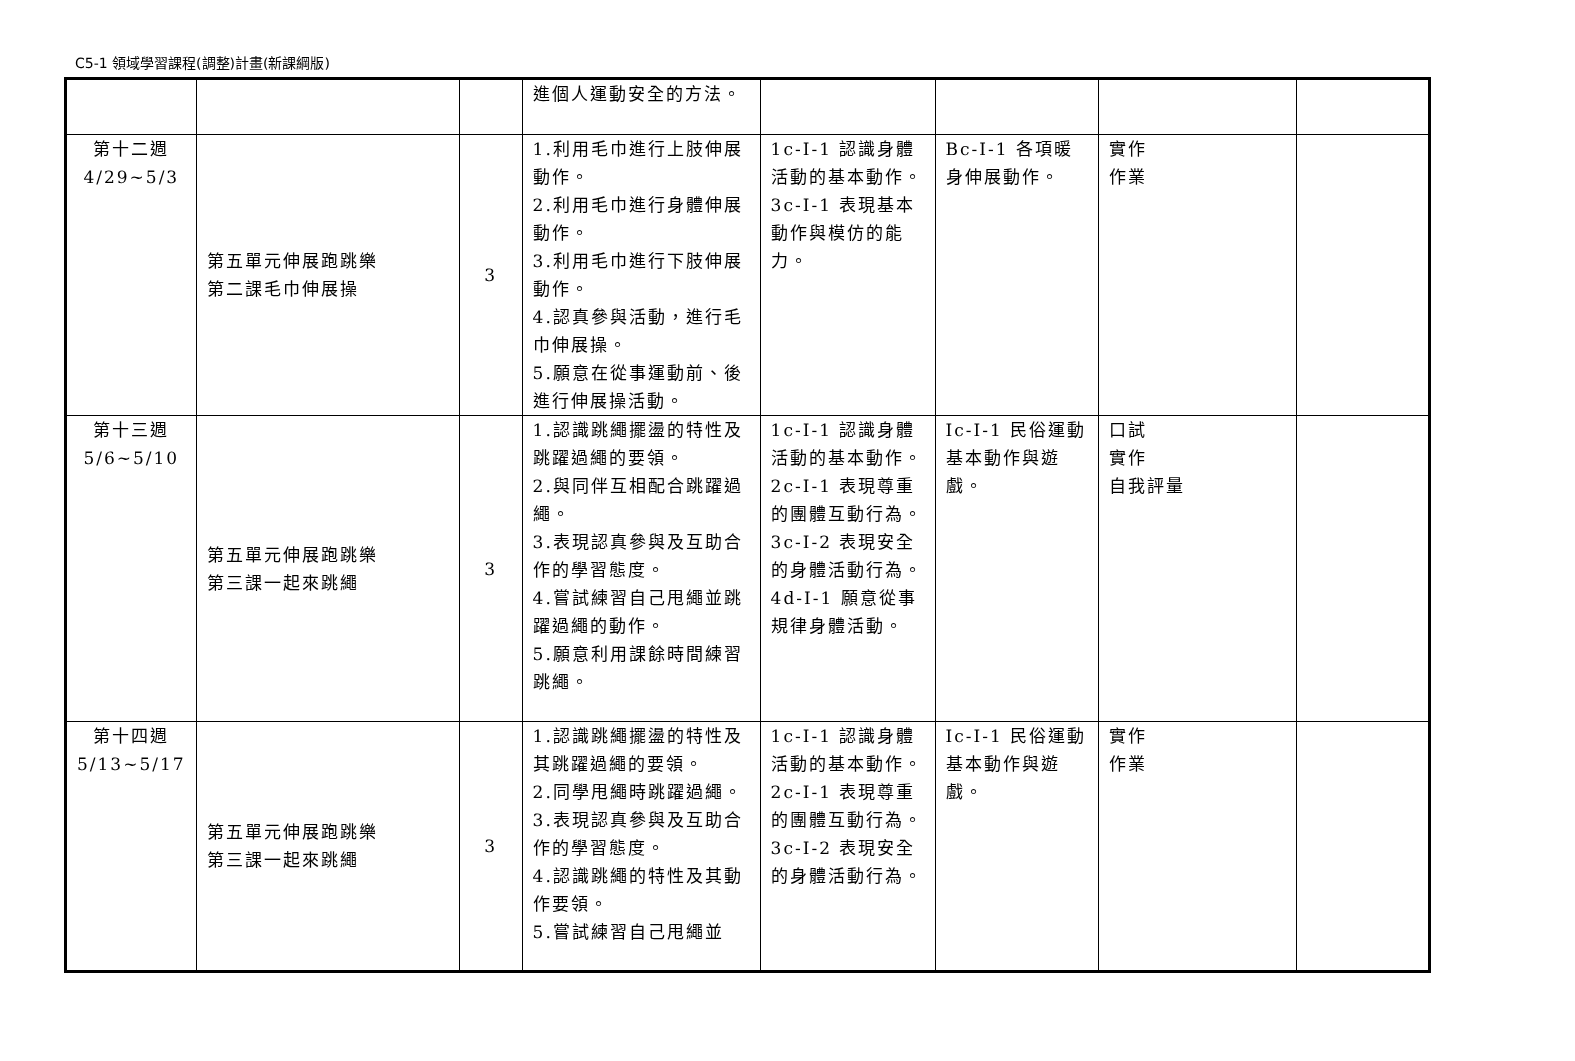C5-1 領域學習課程(調整)計畫(新課綱版)
| | | | 進個人運動安全的方法。 | | | | |
| 第十二週 4/29~5/3 | 第五單元伸展跑跳樂 第二課毛巾伸展操 | 3 | 1.利用毛巾進行上肢伸展動作。 2.利用毛巾進行身體伸展動作。 3.利用毛巾進行下肢伸展動作。 4.認真參與活動，進行毛巾伸展操。 5.願意在從事運動前、後進行伸展操活動。 | 1c-I-1 認識身體活動的基本動作。 3c-I-1 表現基本動作與模仿的能力。 | Bc-I-1 各項暖身伸展動作。 | 實作 作業 | |
| 第十三週 5/6~5/10 | 第五單元伸展跑跳樂 第三課一起來跳繩 | 3 | 1.認識跳繩擺盪的特性及跳躍過繩的要領。 2.與同伴互相配合跳躍過繩。 3.表現認真參與及互助合作的學習態度。 4.嘗試練習自己甩繩並跳躍過繩的動作。 5.願意利用課餘時間練習跳繩。 | 1c-I-1 認識身體活動的基本動作。 2c-I-1 表現尊重的團體互動行為。 3c-I-2 表現安全的身體活動行為。 4d-I-1 願意從事規律身體活動。 | Ic-I-1 民俗運動基本動作與遊戲。 | 口試 實作 自我評量 | |
| 第十四週 5/13~5/17 | 第五單元伸展跑跳樂 第三課一起來跳繩 | 3 | 1.認識跳繩擺盪的特性及其跳躍過繩的要領。 2.同學甩繩時跳躍過繩。 3.表現認真參與及互助合作的學習態度。 4.認識跳繩的特性及其動作要領。 5.嘗試練習自己甩繩並 | 1c-I-1 認識身體活動的基本動作。 2c-I-1 表現尊重的團體互動行為。 3c-I-2 表現安全的身體活動行為。 | Ic-I-1 民俗運動基本動作與遊戲。 | 實作 作業 | |